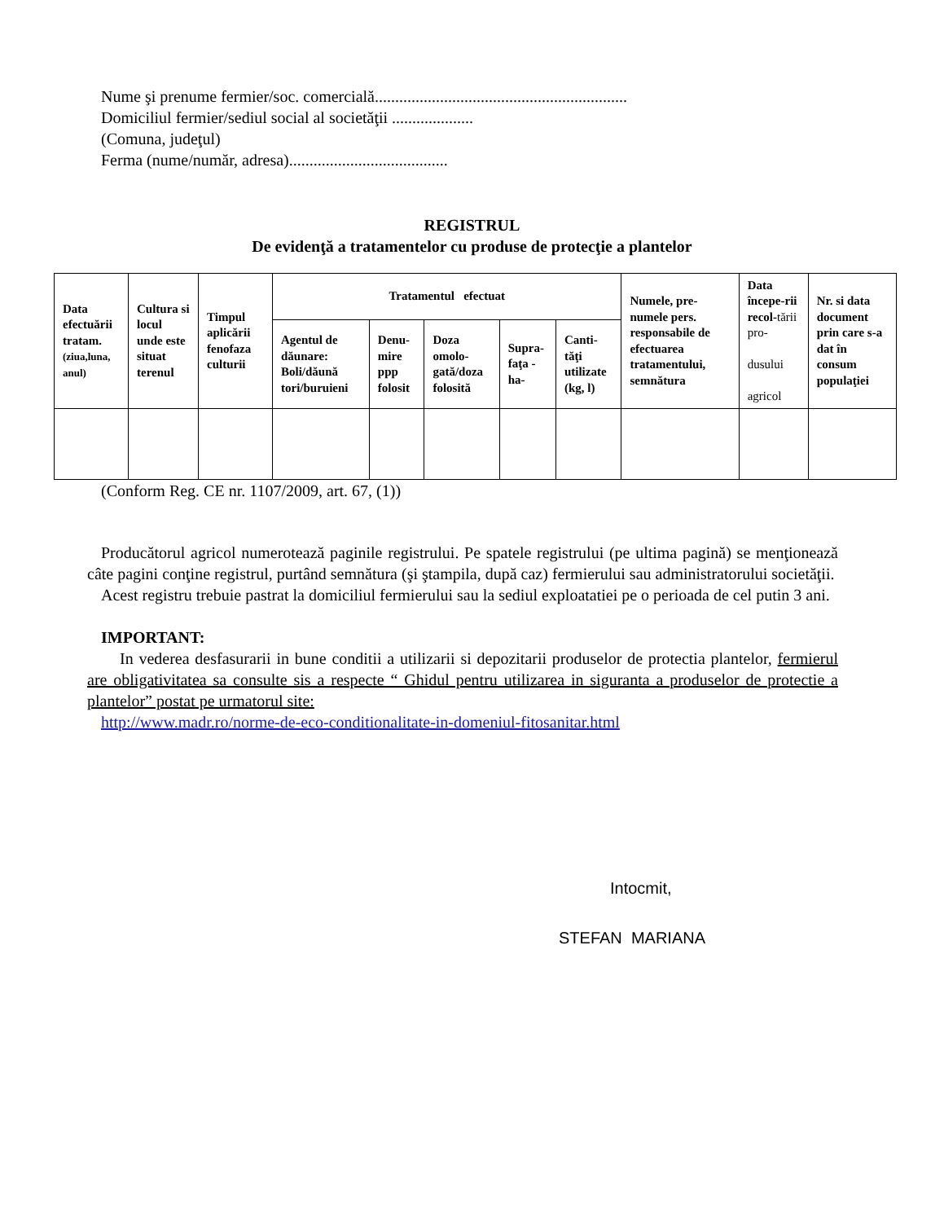Nume şi prenume fermier/soc. comercială..............................................................
Domiciliul fermier/sediul social al societăţii ....................
(Comuna, judeţul)
Ferma (nume/număr, adresa).......................................
REGISTRUL
De evidenţă a tratamentelor cu produse de protecţie a plantelor
| Data efectuării tratam. (ziua,luna, anul) | Cultura si locul unde este situat terenul | Timpul aplicării fenofaza culturii | Tratamentul efectuat | | | | | Numele, pre-numele pers. responsabile de efectuarea tratamentului, semnătura | Data începe-rii recol- tării pro- dusului agricol | Nr. si data document prin care s-a dat în consum populaţiei |
| --- | --- | --- | --- | --- | --- | --- | --- | --- | --- | --- |
| | | | Agentul de dăunare: Boli/dăună tori/buruieni | Denu-mire ppp folosit | Doza omolo-gată/doza folosită | Supra-faţa -ha- | Canti-tăţi utilizate (kg, l) | | | |
(Conform Reg. CE nr. 1107/2009, art. 67, (1))
Producătorul agricol numerotează paginile registrului. Pe spatele registrului (pe ultima pagină) se menţionează câte pagini conţine registrul, purtând semnătura (şi ştampila, după caz) fermierului sau administratorului societăţii.
Acest registru trebuie pastrat la domiciliul fermierului sau la sediul exploatatiei pe o perioada de cel putin 3 ani.
IMPORTANT:
In vederea desfasurarii in bune conditii a utilizarii si depozitarii produselor de protectia plantelor, fermierul are obligativitatea sa consulte sis a respecte “ Ghidul pentru utilizarea in siguranta a produselor de protectie a plantelor” postat pe urmatorul site:
http://www.madr.ro/norme-de-eco-conditionalitate-in-domeniul-fitosanitar.html
Intocmit,
STEFAN MARIANA